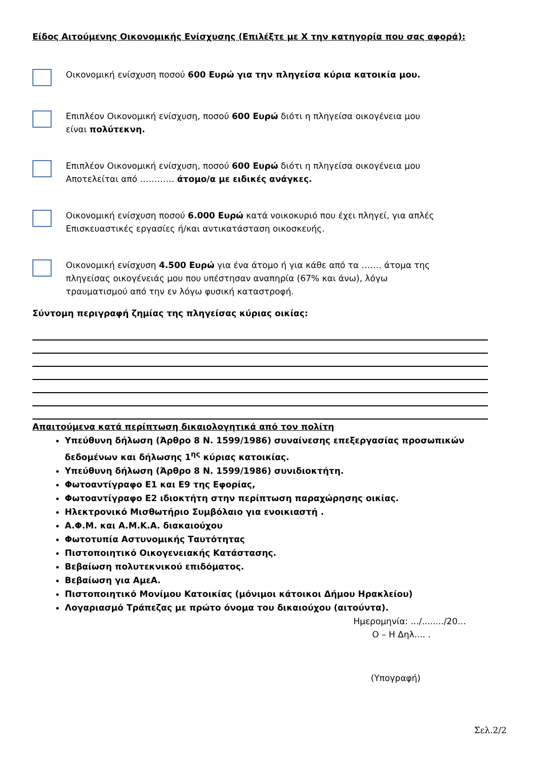Είδος Αιτούμενης Οικονομικής Ενίσχυσης (Επιλέξτε με Χ την κατηγορία που σας αφορά):
Οικονομική ενίσχυση ποσού 600 Ευρώ για την πληγείσα κύρια κατοικία μου.
Επιπλέον Οικονομική ενίσχυση, ποσού 600 Ευρώ διότι η πληγείσα οικογένεια μου
είναι πολύτεκνη.
Επιπλέον Οικονομική ενίσχυση, ποσού 600 Ευρώ διότι η πληγείσα οικογένεια μου
Αποτελείται από ………… άτομο/α με ειδικές ανάγκες.
Οικονομική ενίσχυση ποσού 6.000 Ευρώ κατά νοικοκυριό που έχει πληγεί, για απλές
Επισκευαστικές εργασίες ή/και αντικατάσταση οικοσκευής.
Οικονομική ενίσχυση 4.500 Ευρώ για ένα άτομο ή για κάθε από τα ……. άτομα της
πληγείσας οικογένειάς μου που υπέστησαν αναπηρία (67% και άνω), λόγω
τραυματισμού από την εν λόγω φυσική καταστροφή.
Σύντομη περιγραφή ζημίας της πληγείσας κύριας οικίας:
Απαιτούμενα κατά περίπτωση δικαιολογητικά από τον πολίτη
Υπεύθυνη δήλωση (Άρθρο 8 Ν. 1599/1986) συναίνεσης επεξεργασίας προσωπικών δεδομένων και δήλωσης 1<sup>ης</sup> κύριας κατοικίας.
Υπεύθυνη δήλωση (Άρθρο 8 Ν. 1599/1986) συνιδιοκτήτη.
Φωτοαντίγραφο Ε1 και Ε9 της Εφορίας,
Φωτοαντίγραφο Ε2 ιδιοκτήτη στην περίπτωση παραχώρησης οικίας.
Ηλεκτρονικό Μισθωτήριο Συμβόλαιο για ενοικιαστή .
Α.Φ.Μ. και Α.Μ.Κ.Α. διακαιούχου
Φωτοτυπία Αστυνομικής Ταυτότητας
Πιστοποιητικό Οικογενειακής Κατάστασης.
Βεβαίωση πολυτεκνικού επιδόματος.
Βεβαίωση για ΑμεΑ.
Πιστοποιητικό Μονίμου Κατοικίας (μόνιμοι κάτοικοι Δήμου Ηρακλείου)
Λογαριασμό Τράπεζας με πρώτο όνομα του δικαιούχου (αιτούντα).
Ημερομηνία: .../......../20…
Ο – Η Δηλ.... .
(Υπογραφή)
Σελ.2/2